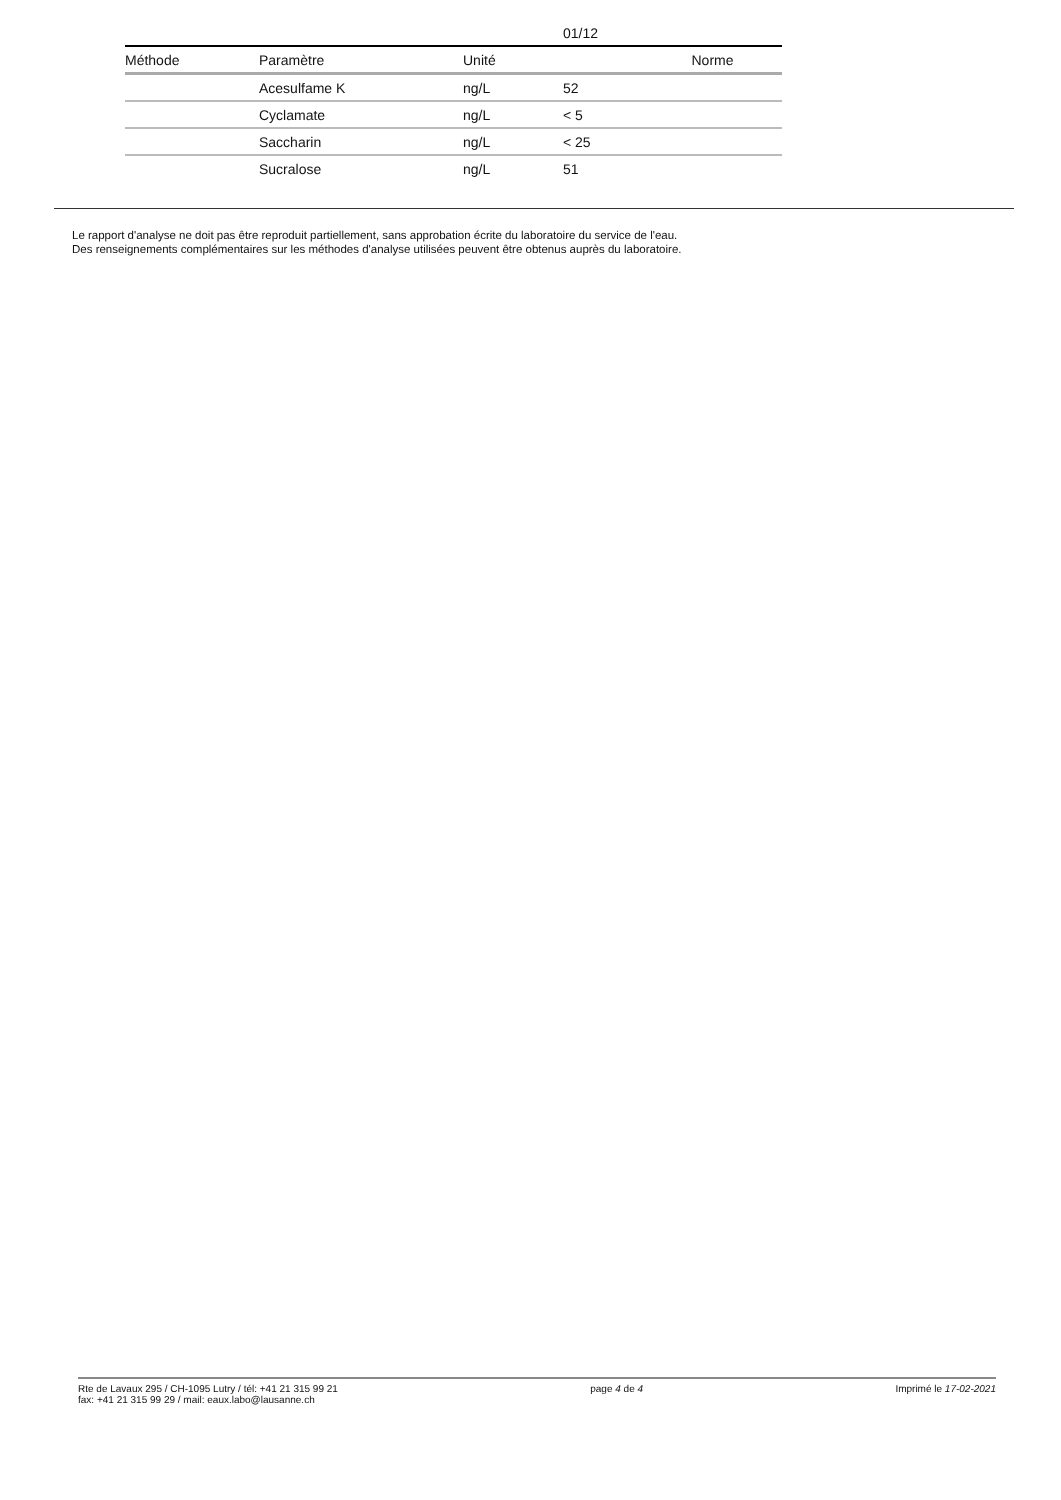| | | | 01/12 | |
| Méthode | Paramètre | Unité | | Norme |
| | Acesulfame K | ng/L | 52 | |
| | Cyclamate | ng/L | < 5 | |
| | Saccharin | ng/L | < 25 | |
| | Sucralose | ng/L | 51 | |
Le rapport d'analyse ne doit pas être reproduit partiellement, sans approbation écrite du laboratoire du service de l'eau.
Des renseignements complémentaires sur les méthodes d'analyse utilisées peuvent être obtenus auprès du laboratoire.
Rte de Lavaux 295 / CH-1095 Lutry / tél: +41 21 315 99 21
fax: +41 21 315 99 29 / mail: eaux.labo@lausanne.ch
page 4 de 4 Imprimé le 17-02-2021